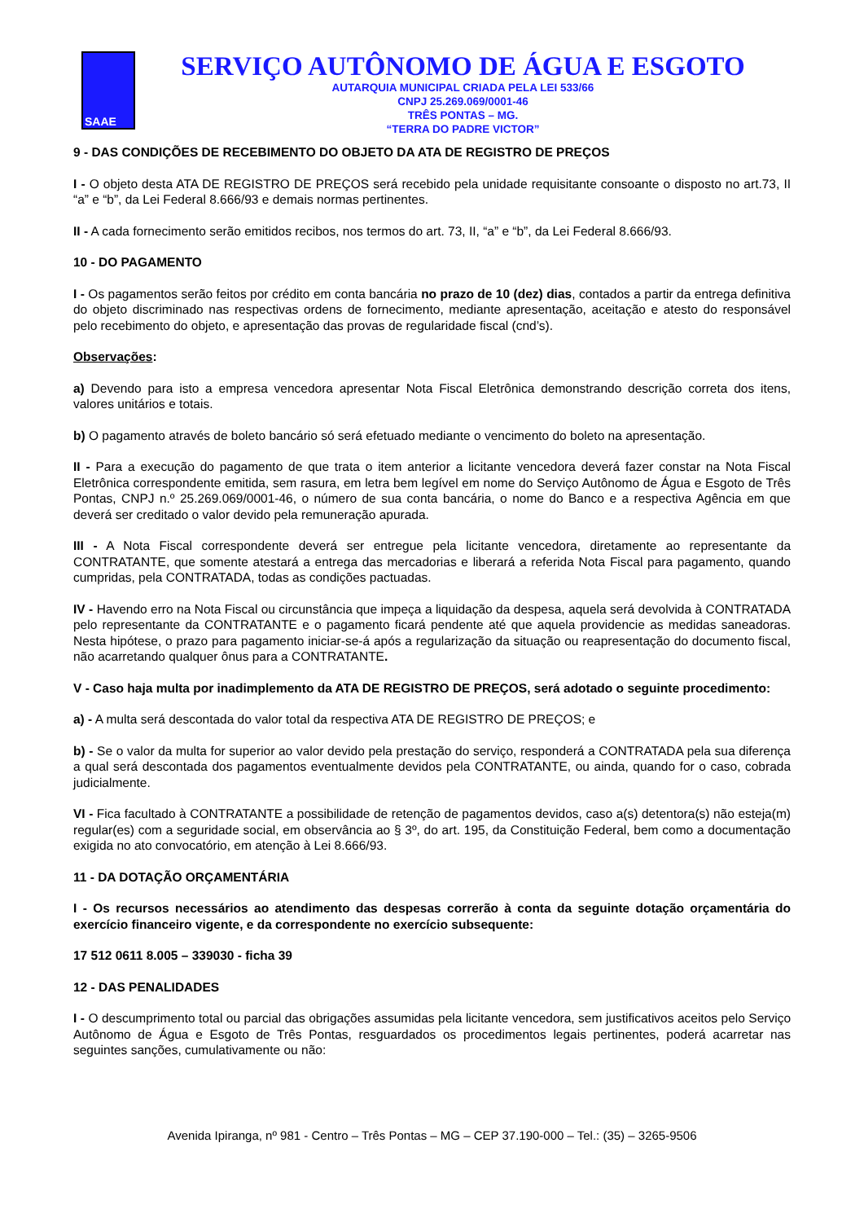SAAE
SERVIÇO AUTÔNOMO DE ÁGUA E ESGOTO
AUTARQUIA MUNICIPAL CRIADA PELA LEI 533/66
CNPJ 25.269.069/0001-46
TRÊS PONTAS – MG.
“TERRA DO PADRE VICTOR”
9 - DAS CONDIÇÕES DE RECEBIMENTO DO OBJETO DA ATA DE REGISTRO DE PREÇOS
I - O objeto desta ATA DE REGISTRO DE PREÇOS será recebido pela unidade requisitante consoante o disposto no art.73, II “a” e “b”, da Lei Federal 8.666/93 e demais normas pertinentes.
II - A cada fornecimento serão emitidos recibos, nos termos do art. 73, II, “a” e “b”, da Lei Federal 8.666/93.
10 - DO PAGAMENTO
I - Os pagamentos serão feitos por crédito em conta bancária no prazo de 10 (dez) dias, contados a partir da entrega definitiva do objeto discriminado nas respectivas ordens de fornecimento, mediante apresentação, aceitação e atesto do responsável pelo recebimento do objeto, e apresentação das provas de regularidade fiscal (cnd’s).
Observações:
a) Devendo para isto a empresa vencedora apresentar Nota Fiscal Eletrônica demonstrando descrição correta dos itens, valores unitários e totais.
b) O pagamento através de boleto bancário só será efetuado mediante o vencimento do boleto na apresentação.
II - Para a execução do pagamento de que trata o item anterior a licitante vencedora deverá fazer constar na Nota Fiscal Eletrônica correspondente emitida, sem rasura, em letra bem legível em nome do Serviço Autônomo de Água e Esgoto de Três Pontas, CNPJ n.º 25.269.069/0001-46, o número de sua conta bancária, o nome do Banco e a respectiva Agência em que deverá ser creditado o valor devido pela remuneração apurada.
III - A Nota Fiscal correspondente deverá ser entregue pela licitante vencedora, diretamente ao representante da CONTRATANTE, que somente atestará a entrega das mercadorias e liberará a referida Nota Fiscal para pagamento, quando cumpridas, pela CONTRATADA, todas as condições pactuadas.
IV - Havendo erro na Nota Fiscal ou circunstância que impeça a liquidação da despesa, aquela será devolvida à CONTRATADA pelo representante da CONTRATANTE e o pagamento ficará pendente até que aquela providencie as medidas saneadoras. Nesta hipótese, o prazo para pagamento iniciar-se-á após a regularização da situação ou reapresentação do documento fiscal, não acarretando qualquer ônus para a CONTRATANTE.
V - Caso haja multa por inadimplemento da ATA DE REGISTRO DE PREÇOS, será adotado o seguinte procedimento:
a) - A multa será descontada do valor total da respectiva ATA DE REGISTRO DE PREÇOS; e
b) - Se o valor da multa for superior ao valor devido pela prestação do serviço, responderá a CONTRATADA pela sua diferença a qual será descontada dos pagamentos eventualmente devidos pela CONTRATANTE, ou ainda, quando for o caso, cobrada judicialmente.
VI - Fica facultado à CONTRATANTE a possibilidade de retenção de pagamentos devidos, caso a(s) detentora(s) não esteja(m) regular(es) com a seguridade social, em observância ao § 3º, do art. 195, da Constituição Federal, bem como a documentação exigida no ato convocatório, em atenção à Lei 8.666/93.
11 - DA DOTAÇÃO ORÇAMENTÁRIA
I - Os recursos necessários ao atendimento das despesas correrão à conta da seguinte dotação orçamentária do exercício financeiro vigente, e da correspondente no exercício subsequente:
17 512 0611 8.005 – 339030 - ficha 39
12 - DAS PENALIDADES
I - O descumprimento total ou parcial das obrigações assumidas pela licitante vencedora, sem justificativos aceitos pelo Serviço Autônomo de Água e Esgoto de Três Pontas, resguardados os procedimentos legais pertinentes, poderá acarretar nas seguintes sanções, cumulativamente ou não:
Avenida Ipiranga, nº 981 - Centro – Três Pontas – MG – CEP 37.190-000 – Tel.: (35) – 3265-9506